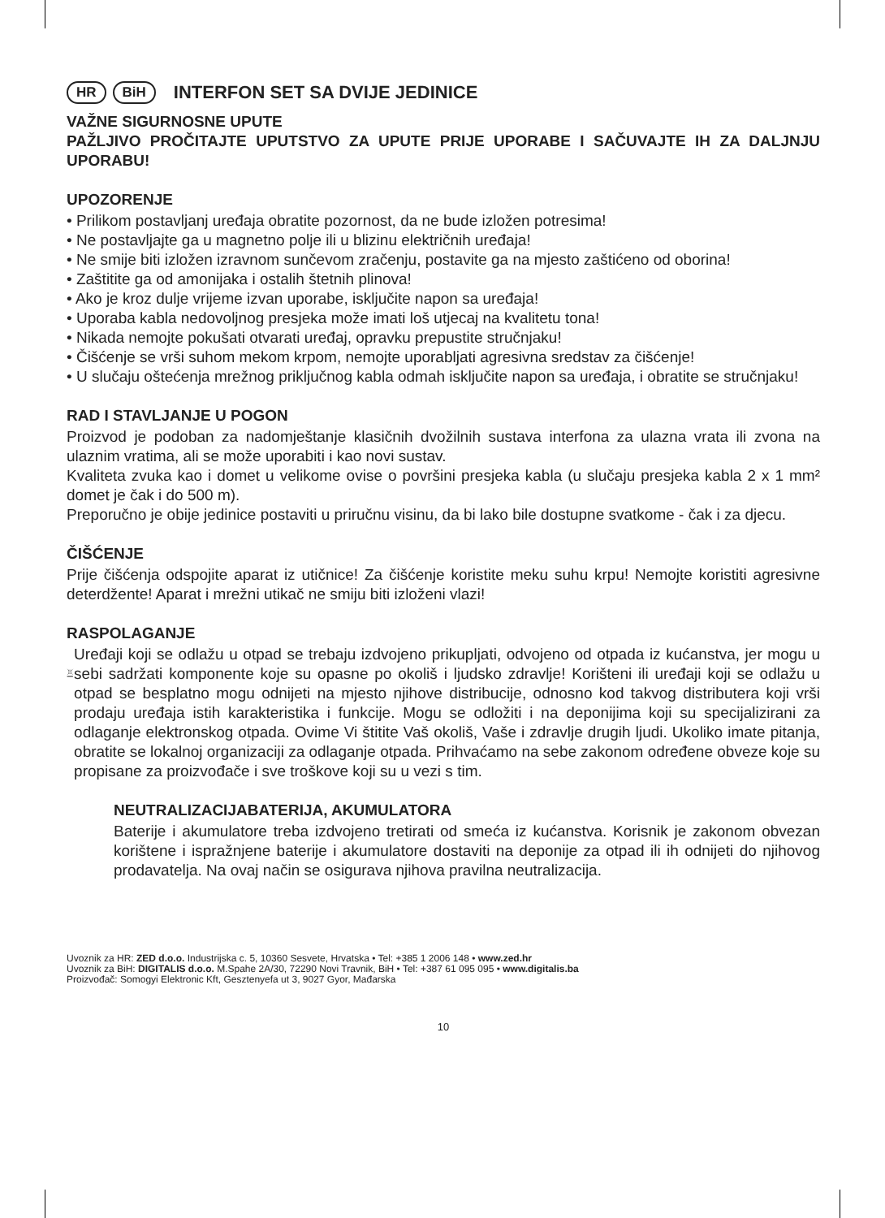HR BiH INTERFON SET SA DVIJE JEDINICE
VAŽNE SIGURNOSNE UPUTE
PAŽLJIVO PROČITAJTE UPUTSTVO ZA UPUTE PRIJE UPORABE I SAČUVAJTE IH ZA DALJNJU UPORABU!
UPOZORENJE
• Prilikom postavljanj uređaja obratite pozornost, da ne bude izložen potresima!
• Ne postavljajte ga u magnetno polje ili u blizinu električnih uređaja!
• Ne smije biti izložen izravnom sunčevom zračenju, postavite ga na mjesto zaštićeno od oborina!
• Zaštitite ga od amonijaka i ostalih štetnih plinova!
• Ako je kroz dulje vrijeme izvan uporabe, isključite napon sa uređaja!
• Uporaba kabla nedovoljnog presjeka može imati loš utjecaj na kvalitetu tona!
• Nikada nemojte pokušati otvarati uređaj, opravku prepustite stručnjaku!
• Čišćenje se vrši suhom mekom krpom, nemojte uporabljati agresivna sredstav za čišćenje!
• U slučaju oštećenja mrežnog priključnog kabla odmah isključite napon sa uređaja, i obratite se stručnjaku!
RAD I STAVLJANJE U POGON
Proizvod je podoban za nadomještanje klasičnih dvožilnih sustava interfona za ulazna vrata ili zvona na ulaznim vratima, ali se može uporabiti i kao novi sustav.
Kvaliteta zvuka kao i domet u velikome ovise o površini presjeka kabla (u slučaju presjeka kabla 2 x 1 mm² domet je čak i do 500 m).
Preporučno je obije jedinice postaviti u priručnu visinu, da bi lako bile dostupne svatkome - čak i za djecu.
ČIŠĆENJE
Prije čišćenja odspojite aparat iz utičnice! Za čišćenje koristite meku suhu krpu! Nemojte koristiti agresivne deterdžente! Aparat i mrežni utikač ne smiju biti izloženi vlazi!
RASPOLAGANJE
Uređaji koji se odlažu u otpad se trebaju izdvojeno prikupljati, odvojeno od otpada iz kućanstva, jer mogu u sebi sadržati komponente koje su opasne po okoliš i ljudsko zdravlje! Korišteni ili uređaji koji se odlažu u otpad se besplatno mogu odnijeti na mjesto njihove distribucije, odnosno kod takvog distributera koji vrši prodaju uređaja istih karakteristika i funkcije. Mogu se odložiti i na deponijima koji su specijalizirani za odlaganje elektronskog otpada. Ovime Vi štitite Vaš okoliš, Vaše i zdravlje drugih ljudi. Ukoliko imate pitanja, obratite se lokalnoj organizaciji za odlaganje otpada. Prihvaćamo na sebe zakonom određene obveze koje su propisane za proizvođače i sve troškove koji su u vezi s tim.
NEUTRALIZACIJABATERIJA, AKUMULATORA
Baterije i akumulatore treba izdvojeno tretirati od smeća iz kućanstva. Korisnik je zakonom obvezan korištene i ispražnjene baterije i akumulatore dostaviti na deponije za otpad ili ih odnijeti do njihovog prodavatelja. Na ovaj način se osigurava njihova pravilna neutralizacija.
Uvoznik za HR: ZED d.o.o. Industrijska c. 5, 10360 Sesvete, Hrvatska • Tel: +385 1 2006 148 • www.zed.hr
Uvoznik za BiH: DIGITALIS d.o.o. M.Spahe 2A/30, 72290 Novi Travnik, BiH • Tel: +387 61 095 095 • www.digitalis.ba
Proizvođač: Somogyi Elektronic Kft, Gesztenyefa ut 3, 9027 Gyor, Mađarska
10